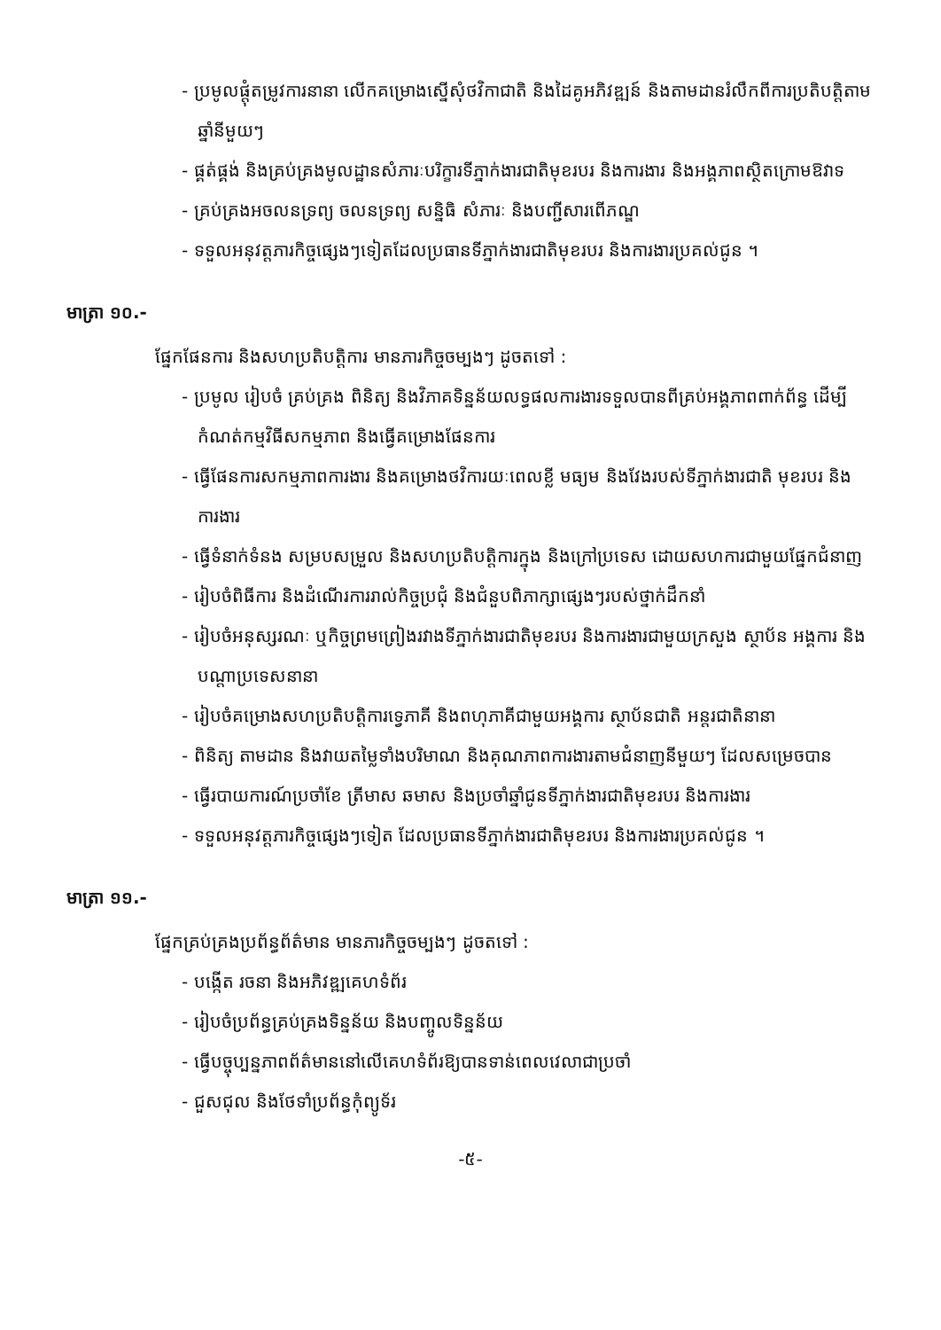- ប្រមូលផ្តុំតម្រូវការនានា លើកគម្រោងស្នើសុំថវិកាជាតិ និងដៃគូអភិវឌ្ឍន៍ និងតាមដានរំលឹកពីការប្រតិបត្តិតាមឆ្នាំនីមួយៗ
- ផ្គត់ផ្គង់ និងគ្រប់គ្រងមូលដ្ឋានសំភារៈបរិក្ខារទីភ្នាក់ងារជាតិមុខរបរ និងការងារ និងអង្គភាពស្ថិតក្រោមឱវាទ
- គ្រប់គ្រងអចលនទ្រព្យ ចលនទ្រព្យ សន្និធិ សំភារៈ និងបញ្ជីសារពើភណ្ឌ
- ទទួលអនុវត្តភារកិច្ចផ្សេងៗទៀតដែលប្រធានទីភ្នាក់ងារជាតិមុខរបរ និងការងារប្រគល់ជូន ។
មាត្រា ១០.-
ផ្នែកផែនការ និងសហប្រតិបត្តិការ មានភារកិច្ចចម្បងៗ ដូចតទៅ :
- ប្រមូល រៀបចំ គ្រប់គ្រង ពិនិត្យ និងវិភាគទិន្នន័យលទ្ធផលការងារទទួលបានពីគ្រប់អង្គភាពពាក់ព័ន្ធ ដើម្បីកំណត់កម្មវិធីសកម្មភាព និងធ្វើគម្រោងផែនការ
- ធ្វើផែនការសកម្មភាពការងារ និងគម្រោងថវិការយៈពេលខ្លី មធ្យម និងវែងរបស់ទីភ្នាក់ងារជាតិ មុខរបរ និងការងារ
- ធ្វើទំនាក់ទំនង សម្របសម្រួល និងសហប្រតិបត្តិការក្នុង និងក្រៅប្រទេស ដោយសហការជាមួយផ្នែកជំនាញ
- រៀបចំពិធីការ និងដំណើរការរាល់កិច្ចប្រជុំ និងជំនួបពិភាក្សាផ្សេងៗរបស់ថ្នាក់ដឹកនាំ
- រៀបចំអនុស្សរណៈ ឬកិច្ចព្រមព្រៀងរវាងទីភ្នាក់ងារជាតិមុខរបរ និងការងារជាមួយក្រសួង ស្ថាប័ន អង្គការ និងបណ្តាប្រទេសនានា
- រៀបចំគម្រោងសហប្រតិបត្តិការទ្វេភាគី និងពហុភាគីជាមួយអង្គការ ស្ថាប័នជាតិ អន្តរជាតិនានា
- ពិនិត្យ តាមដាន និងវាយតម្លៃទាំងបរិមាណ និងគុណភាពការងារតាមជំនាញនីមួយៗ ដែលសម្រេចបាន
- ធ្វើរបាយការណ៍ប្រចាំខែ ត្រីមាស ឆមាស និងប្រចាំឆ្នាំជូនទីភ្នាក់ងារជាតិមុខរបរ និងការងារ
- ទទួលអនុវត្តភារកិច្ចផ្សេងៗទៀត ដែលប្រធានទីភ្នាក់ងារជាតិមុខរបរ និងការងារប្រគល់ជូន ។
មាត្រា ១១.-
ផ្នែកគ្រប់គ្រងប្រព័ន្ធព័ត៌មាន មានភារកិច្ចចម្បងៗ ដូចតទៅ :
- បង្កើត រចនា និងអភិវឌ្ឍគេហទំព័រ
- រៀបចំប្រព័ន្ធគ្រប់គ្រងទិន្នន័យ និងបញ្ចូលទិន្នន័យ
- ធ្វើបច្ចុប្បន្នភាពព័ត៌មាននៅលើគេហទំព័រឱ្យបានទាន់ពេលវេលាជាប្រចាំ
- ជួសជុល និងថែទាំប្រព័ន្ធកុំព្យូទ័រ
-៥-